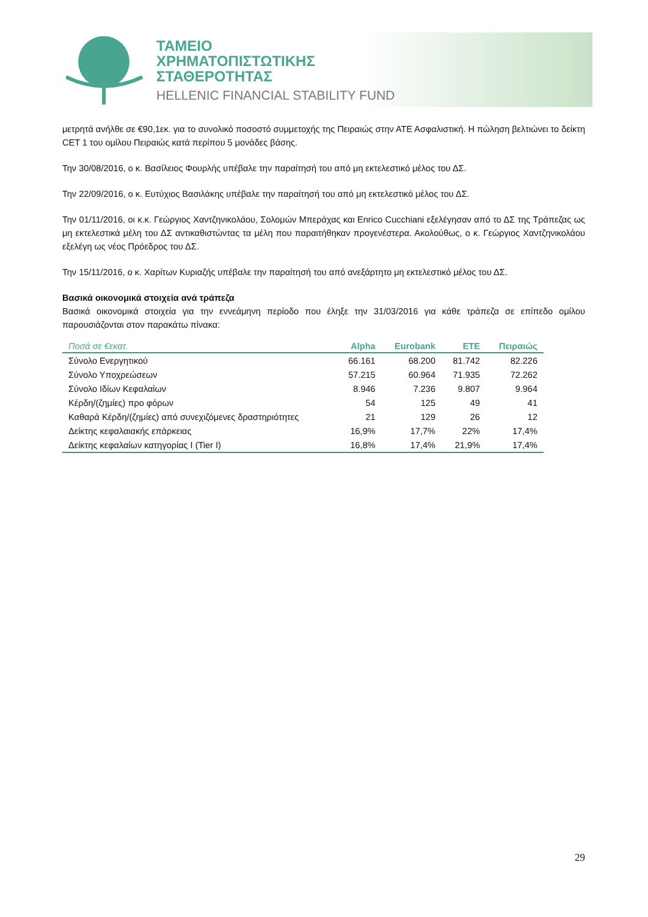ΤΑΜΕΙΟ
ΧΡΗΜΑΤΟΠΙΣΤΩΤΙΚΗΣ
ΣΤΑΘΕΡΟΤΗΤΑΣ
HELLENIC FINANCIAL STABILITY FUND
μετρητά ανήλθε σε €90,1εκ. για το συνολικό ποσοστό συμμετοχής της Πειραιώς στην ΑΤΕ Ασφαλιστική. Η πώληση βελτιώνει το δείκτη CET 1 του ομίλου Πειραιώς κατά περίπου 5 μονάδες βάσης.
Την 30/08/2016, ο κ. Βασίλειος Φουρλής υπέβαλε την παραίτησή του από μη εκτελεστικό μέλος του ΔΣ.
Την 22/09/2016, ο κ. Ευτύχιος Βασιλάκης υπέβαλε την παραίτησή του από μη εκτελεστικό μέλος του ΔΣ.
Την 01/11/2016, οι κ.κ. Γεώργιος Χαντζηνικολάου, Σολομών Μπεράχας και Enrico Cucchiani εξελέγησαν από το ΔΣ της Τράπεζας ως μη εκτελεστικά μέλη του ΔΣ αντικαθιστώντας τα μέλη που παραιτήθηκαν προγενέστερα. Ακολούθως, ο κ. Γεώργιος Χαντζηνικολάου εξελέγη ως νέος Πρόεδρος του ΔΣ.
Την 15/11/2016, ο κ. Χαρίτων Κυριαζής υπέβαλε την παραίτησή του από ανεξάρτητο μη εκτελεστικό μέλος του ΔΣ.
Βασικά οικονομικά στοιχεία ανά τράπεζα
Βασικά οικονομικά στοιχεία για την εννεάμηνη περίοδο που έληξε την 31/03/2016 για κάθε τράπεζα σε επίπεδο ομίλου παρουσιάζονται στον παρακάτω πίνακα:
| Ποσά σε €εκατ. | Alpha | Eurobank | ΕΤΕ | Πειραιώς |
| --- | --- | --- | --- | --- |
| Σύνολο Ενεργητικού | 66.161 | 68.200 | 81.742 | 82.226 |
| Σύνολο Υποχρεώσεων | 57.215 | 60.964 | 71.935 | 72.262 |
| Σύνολο Ιδίων Κεφαλαίων | 8.946 | 7.236 | 9.807 | 9.964 |
| Κέρδη/(ζημίες) προ φόρων | 54 | 125 | 49 | 41 |
| Καθαρά Κέρδη/(ζημίες) από συνεχιζόμενες δραστηριότητες | 21 | 129 | 26 | 12 |
| Δείκτης κεφαλαιακής επάρκειας | 16,9% | 17,7% | 22% | 17,4% |
| Δείκτης κεφαλαίων κατηγορίας Ι (Tier I) | 16,8% | 17,4% | 21,9% | 17,4% |
29